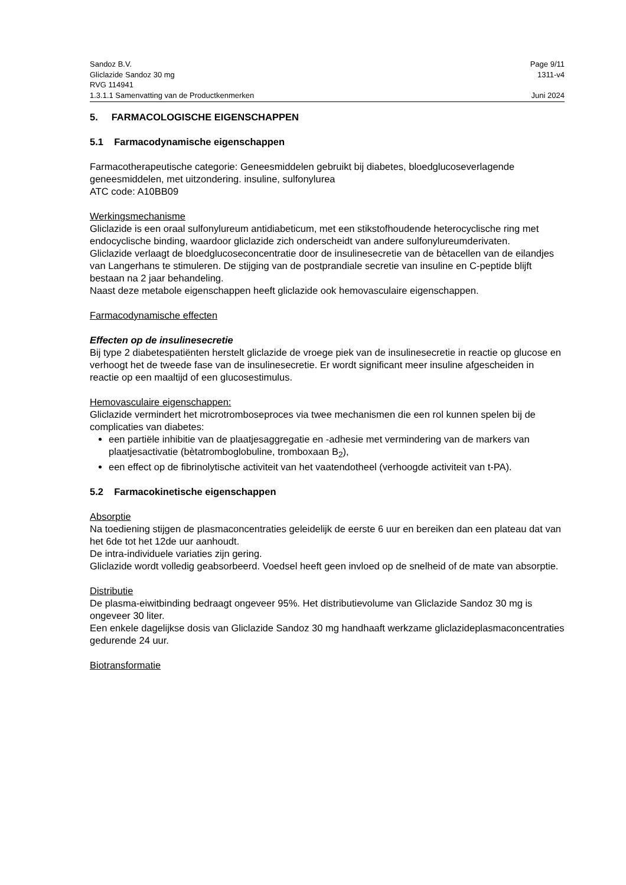Sandoz B.V. Page 9/11
Gliclazide Sandoz 30 mg 1311-v4
RVG 114941
1.3.1.1 Samenvatting van de Productkenmerken Juni 2024
5. FARMACOLOGISCHE EIGENSCHAPPEN
5.1 Farmacodynamische eigenschappen
Farmacotherapeutische categorie: Geneesmiddelen gebruikt bij diabetes, bloedglucoseverlagende geneesmiddelen, met uitzondering. insuline, sulfonylurea
ATC code: A10BB09
Werkingsmechanisme
Gliclazide is een oraal sulfonylureum antidiabeticum, met een stikstofhoudende heterocyclische ring met endocyclische binding, waardoor gliclazide zich onderscheidt van andere sulfonylureumderivaten.
Gliclazide verlaagt de bloedglucoseconcentratie door de insulinesecretie van de bètacellen van de eilandjes van Langerhans te stimuleren. De stijging van de postprandiale secretie van insuline en C-peptide blijft bestaan na 2 jaar behandeling.
Naast deze metabole eigenschappen heeft gliclazide ook hemovasculaire eigenschappen.
Farmacodynamische effecten
Effecten op de insulinesecretie
Bij type 2 diabetespatiënten herstelt gliclazide de vroege piek van de insulinesecretie in reactie op glucose en verhoogt het de tweede fase van de insulinesecretie. Er wordt significant meer insuline afgescheiden in reactie op een maaltijd of een glucosestimulus.
Hemovasculaire eigenschappen:
Gliclazide vermindert het microtromboseproces via twee mechanismen die een rol kunnen spelen bij de complicaties van diabetes:
een partiële inhibitie van de plaatjesaggregatie en -adhesie met vermindering van de markers van plaatjesactivatie (bètatromboglobuline, tromboxaan B<sub>2</sub>),
een effect op de fibrinolytische activiteit van het vaatendotheel (verhoogde activiteit van t-PA).
5.2 Farmacokinetische eigenschappen
Absorptie
Na toediening stijgen de plasmaconcentraties geleidelijk de eerste 6 uur en bereiken dan een plateau dat van het 6de tot het 12de uur aanhoudt.
De intra-individuele variaties zijn gering.
Gliclazide wordt volledig geabsorbeerd. Voedsel heeft geen invloed op de snelheid of de mate van absorptie.
Distributie
De plasma-eiwitbinding bedraagt ongeveer 95%. Het distributievolume van Gliclazide Sandoz 30 mg is ongeveer 30 liter.
Een enkele dagelijkse dosis van Gliclazide Sandoz 30 mg handhaaft werkzame gliclazideplasmaconcentraties gedurende 24 uur.
Biotransformatie